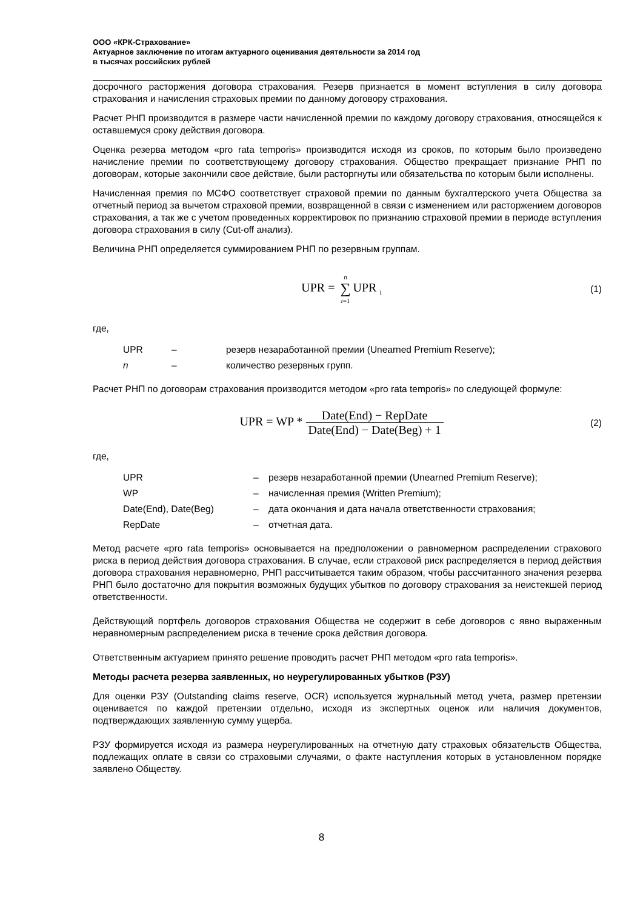ООО «КРК-Страхование»
Актуарное заключение по итогам актуарного оценивания деятельности за 2014 год
в тысячах российских рублей
досрочного расторжения договора страхования. Резерв признается в момент вступления в силу договора страхования и начисления страховых премии по данному договору страхования.
Расчет РНП производится в размере части начисленной премии по каждому договору страхования, относящейся к оставшемуся сроку действия договора.
Оценка резерва методом «pro rata temporis» производится исходя из сроков, по которым было произведено начисление премии по соответствующему договору страхования. Общество прекращает признание РНП по договорам, которые закончили свое действие, были расторгнуты или обязательства по которым были исполнены.
Начисленная премия по МСФО соответствует страховой премии по данным бухгалтерского учета Общества за отчетный период за вычетом страховой премии, возвращенной в связи с изменением или расторжением договоров страхования, а так же с учетом проведенных корректировок по признанию страховой премии в периоде вступления договора страхования в силу (Cut-off анализ).
Величина РНП определяется суммированием РНП по резервным группам.
UPR = n ∑ i=1 UPR <sub>i</sub>
(1)
где,
| UPR | – | резерв незаработанной премии (Unearned Premium Reserve); |
| n | – | количество резервных групп. |
Расчет РНП по договорам страхования производится методом «pro rata temporis» по следующей формуле:
UPR = WP * Date(End) − RepDate Date(End) − Date(Beg) + 1
(2)
где,
| UPR | – | резерв незаработанной премии (Unearned Premium Reserve); |
| WP | – | начисленная премия (Written Premium); |
| Date(End), Date(Beg) | – | дата окончания и дата начала ответственности страхования; |
| RepDate | – | отчетная дата. |
Метод расчете «pro rata temporis» основывается на предположении о равномерном распределении страхового риска в период действия договора страхования. В случае, если страховой риск распределяется в период действия договора страхования неравномерно, РНП рассчитывается таким образом, чтобы рассчитанного значения резерва РНП было достаточно для покрытия возможных будущих убытков по договору страхования за неистекшей период ответственности.
Действующий портфель договоров страхования Общества не содержит в себе договоров с явно выраженным неравномерным распределением риска в течение срока действия договора.
Ответственным актуарием принято решение проводить расчет РНП методом «pro rata temporis».
Методы расчета резерва заявленных, но неурегулированных убытков (РЗУ)
Для оценки РЗУ (Outstanding claims reserve, OCR) используется журнальный метод учета, размер претензии оценивается по каждой претензии отдельно, исходя из экспертных оценок или наличия документов, подтверждающих заявленную сумму ущерба.
РЗУ формируется исходя из размера неурегулированных на отчетную дату страховых обязательств Общества, подлежащих оплате в связи со страховыми случаями, о факте наступления которых в установленном порядке заявлено Обществу.
8